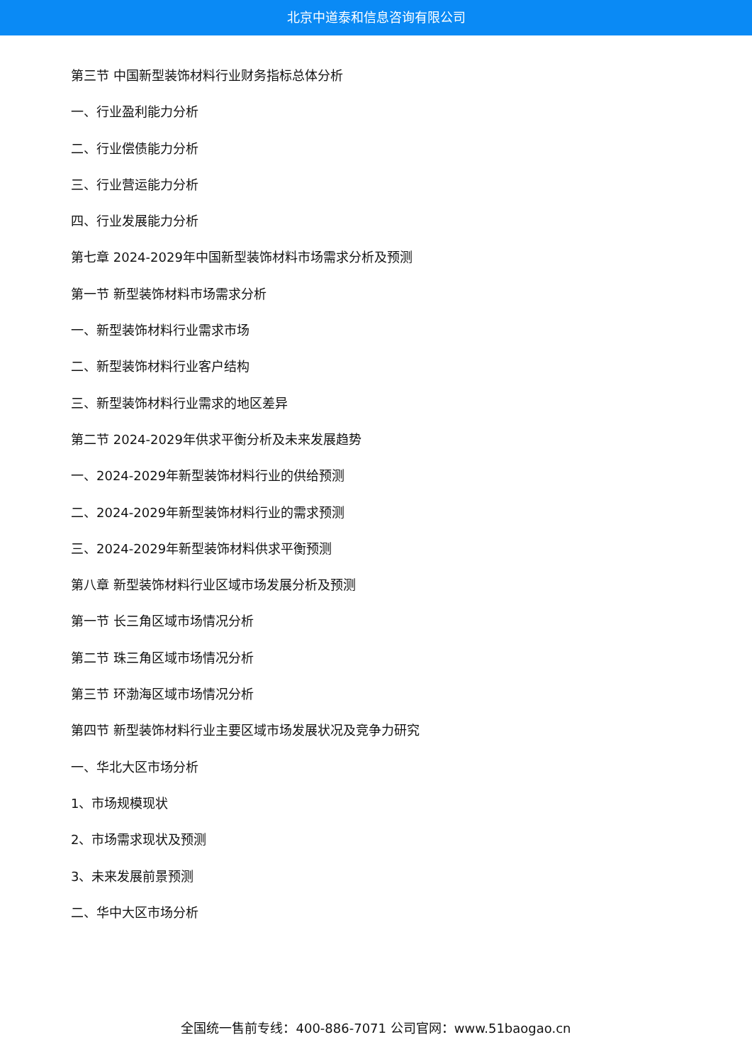北京中道泰和信息咨询有限公司
第三节 中国新型装饰材料行业财务指标总体分析
一、行业盈利能力分析
二、行业偿债能力分析
三、行业营运能力分析
四、行业发展能力分析
第七章 2024-2029年中国新型装饰材料市场需求分析及预测
第一节 新型装饰材料市场需求分析
一、新型装饰材料行业需求市场
二、新型装饰材料行业客户结构
三、新型装饰材料行业需求的地区差异
第二节 2024-2029年供求平衡分析及未来发展趋势
一、2024-2029年新型装饰材料行业的供给预测
二、2024-2029年新型装饰材料行业的需求预测
三、2024-2029年新型装饰材料供求平衡预测
第八章 新型装饰材料行业区域市场发展分析及预测
第一节 长三角区域市场情况分析
第二节 珠三角区域市场情况分析
第三节 环渤海区域市场情况分析
第四节 新型装饰材料行业主要区域市场发展状况及竞争力研究
一、华北大区市场分析
1、市场规模现状
2、市场需求现状及预测
3、未来发展前景预测
二、华中大区市场分析
全国统一售前专线：400-886-7071 公司官网：www.51baogao.cn